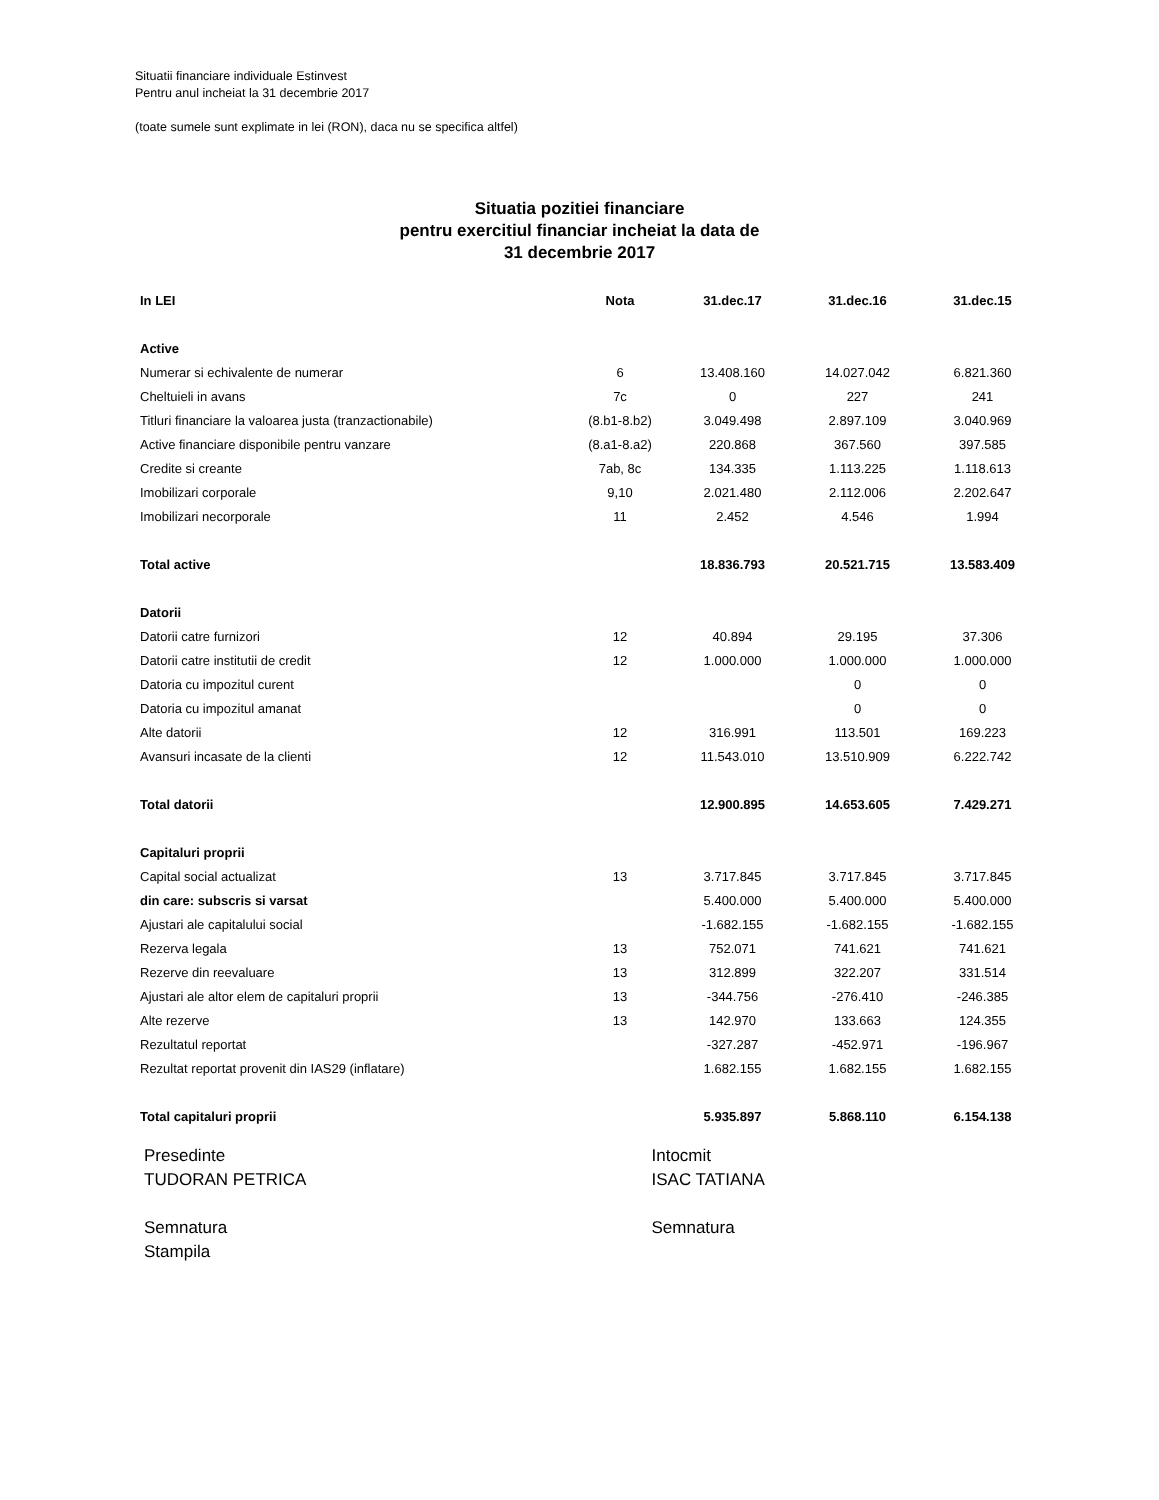Situatii financiare individuale Estinvest
Pentru anul incheiat la 31 decembrie 2017
(toate sumele sunt explimate in lei (RON), daca nu se specifica altfel)
Situatia pozitiei financiare
pentru exercitiul financiar incheiat la data de
31 decembrie 2017
| In LEI | Nota | 31.dec.17 | 31.dec.16 | 31.dec.15 |
| --- | --- | --- | --- | --- |
| Active | | | | |
| Numerar si echivalente de numerar | 6 | 13.408.160 | 14.027.042 | 6.821.360 |
| Cheltuieli in avans | 7c | 0 | 227 | 241 |
| Titluri financiare la valoarea justa (tranzactionabile) | (8.b1-8.b2) | 3.049.498 | 2.897.109 | 3.040.969 |
| Active financiare disponibile pentru vanzare | (8.a1-8.a2) | 220.868 | 367.560 | 397.585 |
| Credite si creante | 7ab, 8c | 134.335 | 1.113.225 | 1.118.613 |
| Imobilizari corporale | 9,10 | 2.021.480 | 2.112.006 | 2.202.647 |
| Imobilizari necorporale | 11 | 2.452 | 4.546 | 1.994 |
| Total active | | 18.836.793 | 20.521.715 | 13.583.409 |
| Datorii | | | | |
| Datorii catre furnizori | 12 | 40.894 | 29.195 | 37.306 |
| Datorii catre institutii de credit | 12 | 1.000.000 | 1.000.000 | 1.000.000 |
| Datoria cu impozitul curent | | | 0 | 0 |
| Datoria cu impozitul amanat | | | 0 | 0 |
| Alte datorii | 12 | 316.991 | 113.501 | 169.223 |
| Avansuri incasate de la clienti | 12 | 11.543.010 | 13.510.909 | 6.222.742 |
| Total datorii | | 12.900.895 | 14.653.605 | 7.429.271 |
| Capitaluri proprii | | | | |
| Capital social actualizat | 13 | 3.717.845 | 3.717.845 | 3.717.845 |
| din care: subscris si varsat | | 5.400.000 | 5.400.000 | 5.400.000 |
| Ajustari ale capitalului social | | -1.682.155 | -1.682.155 | -1.682.155 |
| Rezerva legala | 13 | 752.071 | 741.621 | 741.621 |
| Rezerve din reevaluare | 13 | 312.899 | 322.207 | 331.514 |
| Ajustari ale altor elem de capitaluri proprii | 13 | -344.756 | -276.410 | -246.385 |
| Alte rezerve | 13 | 142.970 | 133.663 | 124.355 |
| Rezultatul reportat | | -327.287 | -452.971 | -196.967 |
| Rezultat reportat provenit din IAS29 (inflatare) | | 1.682.155 | 1.682.155 | 1.682.155 |
| Total capitaluri proprii | | 5.935.897 | 5.868.110 | 6.154.138 |
Presedinte
TUDORAN PETRICA
Semnatura
Stampila
Intocmit
ISAC TATIANA
Semnatura